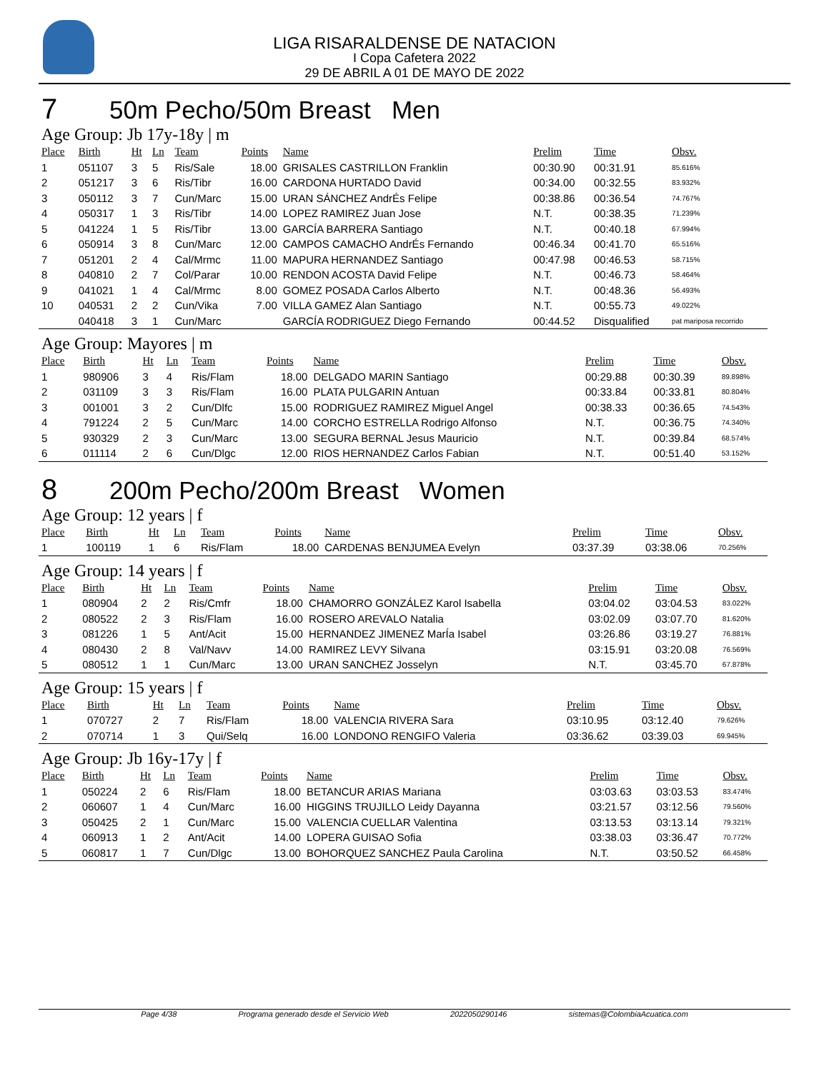LIGA RISARALDENSE DE NATACION
I Copa Cafetera 2022
29 DE ABRIL A 01 DE MAYO DE 2022
7 50m Pecho/50m Breast Men
Age Group: Jb 17y-18y | m
| Place | Birth | Ht | Ln | Team | Points | Name | Prelim | Time | Obsv. |
| --- | --- | --- | --- | --- | --- | --- | --- | --- | --- |
| 1 | 051107 | 3 | 5 | Ris/Sale | 18.00 | GRISALES CASTRILLON Franklin | 00:30.90 | 00:31.91 | 85.616% |
| 2 | 051217 | 3 | 6 | Ris/Tibr | 16.00 | CARDONA HURTADO David | 00:34.00 | 00:32.55 | 83.932% |
| 3 | 050112 | 3 | 7 | Cun/Marc | 15.00 | URAN SÁNCHEZ AndrÉs Felipe | 00:38.86 | 00:36.54 | 74.767% |
| 4 | 050317 | 1 | 3 | Ris/Tibr | 14.00 | LOPEZ RAMIREZ Juan Jose | N.T. | 00:38.35 | 71.239% |
| 5 | 041224 | 1 | 5 | Ris/Tibr | 13.00 | GARCÍA BARRERA Santiago | N.T. | 00:40.18 | 67.994% |
| 6 | 050914 | 3 | 8 | Cun/Marc | 12.00 | CAMPOS CAMACHO AndrÉs Fernando | 00:46.34 | 00:41.70 | 65.516% |
| 7 | 051201 | 2 | 4 | Cal/Mrmc | 11.00 | MAPURA HERNANDEZ Santiago | 00:47.98 | 00:46.53 | 58.715% |
| 8 | 040810 | 2 | 7 | Col/Parar | 10.00 | RENDON ACOSTA David Felipe | N.T. | 00:46.73 | 58.464% |
| 9 | 041021 | 1 | 4 | Cal/Mrmc | 8.00 | GOMEZ POSADA Carlos Alberto | N.T. | 00:48.36 | 56.493% |
| 10 | 040531 | 2 | 2 | Cun/Vika | 7.00 | VILLA GAMEZ Alan Santiago | N.T. | 00:55.73 | 49.022% |
| | 040418 | 3 | 1 | Cun/Marc | | GARCÍA RODRIGUEZ Diego Fernando | 00:44.52 | Disqualified | pat mariposa recorrido |
Age Group: Mayores | m
| Place | Birth | Ht | Ln | Team | Points | Name | Prelim | Time | Obsv. |
| --- | --- | --- | --- | --- | --- | --- | --- | --- | --- |
| 1 | 980906 | 3 | 4 | Ris/Flam | 18.00 | DELGADO MARIN Santiago | 00:29.88 | 00:30.39 | 89.898% |
| 2 | 031109 | 3 | 3 | Ris/Flam | 16.00 | PLATA PULGARIN Antuan | 00:33.84 | 00:33.81 | 80.804% |
| 3 | 001001 | 3 | 2 | Cun/Dlfc | 15.00 | RODRIGUEZ RAMIREZ Miguel Angel | 00:38.33 | 00:36.65 | 74.543% |
| 4 | 791224 | 2 | 5 | Cun/Marc | 14.00 | CORCHO ESTRELLA Rodrigo Alfonso | N.T. | 00:36.75 | 74.340% |
| 5 | 930329 | 2 | 3 | Cun/Marc | 13.00 | SEGURA BERNAL Jesus Mauricio | N.T. | 00:39.84 | 68.574% |
| 6 | 011114 | 2 | 6 | Cun/Dlgc | 12.00 | RIOS HERNANDEZ Carlos Fabian | N.T. | 00:51.40 | 53.152% |
8 200m Pecho/200m Breast Women
Age Group: 12 years | f
| Place | Birth | Ht | Ln | Team | Points | Name | Prelim | Time | Obsv. |
| --- | --- | --- | --- | --- | --- | --- | --- | --- | --- |
| 1 | 100119 | 1 | 6 | Ris/Flam | 18.00 | CARDENAS BENJUMEA Evelyn | 03:37.39 | 03:38.06 | 70.256% |
Age Group: 14 years | f
| Place | Birth | Ht | Ln | Team | Points | Name | Prelim | Time | Obsv. |
| --- | --- | --- | --- | --- | --- | --- | --- | --- | --- |
| 1 | 080904 | 2 | 2 | Ris/Cmfr | 18.00 | CHAMORRO GONZÁLEZ Karol Isabella | 03:04.02 | 03:04.53 | 83.022% |
| 2 | 080522 | 2 | 3 | Ris/Flam | 16.00 | ROSERO AREVALO Natalia | 03:02.09 | 03:07.70 | 81.620% |
| 3 | 081226 | 1 | 5 | Ant/Acit | 15.00 | HERNANDEZ JIMENEZ MarÍa Isabel | 03:26.86 | 03:19.27 | 76.881% |
| 4 | 080430 | 2 | 8 | Val/Navv | 14.00 | RAMIREZ LEVY Silvana | 03:15.91 | 03:20.08 | 76.569% |
| 5 | 080512 | 1 | 1 | Cun/Marc | 13.00 | URAN SANCHEZ Josselyn | N.T. | 03:45.70 | 67.878% |
Age Group: 15 years | f
| Place | Birth | Ht | Ln | Team | Points | Name | Prelim | Time | Obsv. |
| --- | --- | --- | --- | --- | --- | --- | --- | --- | --- |
| 1 | 070727 | 2 | 7 | Ris/Flam | 18.00 | VALENCIA RIVERA Sara | 03:10.95 | 03:12.40 | 79.626% |
| 2 | 070714 | 1 | 3 | Qui/Selq | 16.00 | LONDONO RENGIFO Valeria | 03:36.62 | 03:39.03 | 69.945% |
Age Group: Jb 16y-17y | f
| Place | Birth | Ht | Ln | Team | Points | Name | Prelim | Time | Obsv. |
| --- | --- | --- | --- | --- | --- | --- | --- | --- | --- |
| 1 | 050224 | 2 | 6 | Ris/Flam | 18.00 | BETANCUR ARIAS Mariana | 03:03.63 | 03:03.53 | 83.474% |
| 2 | 060607 | 1 | 4 | Cun/Marc | 16.00 | HIGGINS TRUJILLO Leidy Dayanna | 03:21.57 | 03:12.56 | 79.560% |
| 3 | 050425 | 2 | 1 | Cun/Marc | 15.00 | VALENCIA CUELLAR Valentina | 03:13.53 | 03:13.14 | 79.321% |
| 4 | 060913 | 1 | 2 | Ant/Acit | 14.00 | LOPERA GUISAO Sofia | 03:38.03 | 03:36.47 | 70.772% |
| 5 | 060817 | 1 | 7 | Cun/Dlgc | 13.00 | BOHORQUEZ SANCHEZ Paula Carolina | N.T. | 03:50.52 | 66.458% |
Page 4/38 Programa generado desde el Servicio Web 2022050290146 sistemas@ColombiaAcuatica.com